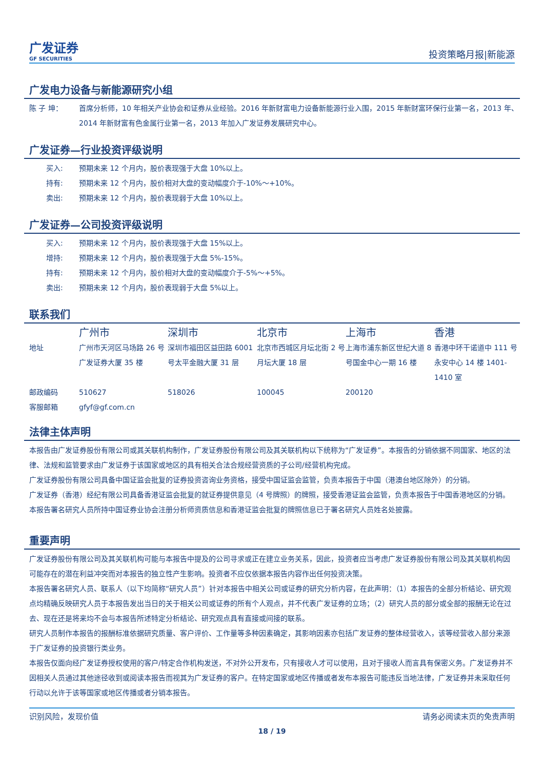广发证券
GF SECURITIES
投资策略月报|新能源
广发电力设备与新能源研究小组
| 陈 子 坤： | 首席分析师，10 年相关产业协会和证券从业经验。2016 年新财富电力设备新能源行业入围，2015 年新财富环保行业第一名，2013 年、2014 年新财富有色金属行业第一名，2013 年加入广发证券发展研究中心。 |
广发证券—行业投资评级说明
| 买入: | 预期未来 12 个月内，股价表现强于大盘 10%以上。 |
| 持有: | 预期未来 12 个月内，股价相对大盘的变动幅度介于-10%～+10%。 |
| 卖出: | 预期未来 12 个月内，股价表现弱于大盘 10%以上。 |
广发证券—公司投资评级说明
| 买入: | 预期未来 12 个月内，股价表现强于大盘 15%以上。 |
| 增持: | 预期未来 12 个月内，股价表现强于大盘 5%-15%。 |
| 持有: | 预期未来 12 个月内，股价相对大盘的变动幅度介于-5%～+5%。 |
| 卖出: | 预期未来 12 个月内，股价表现弱于大盘 5%以上。 |
联系我们
| | 广州市 | 深圳市 | 北京市 | 上海市 | 香港 |
| 地址 | 广州市天河区马场路 26 号广发证券大厦 35 楼 | 深圳市福田区益田路 6001 号太平金融大厦 31 层 | 北京市西城区月坛北街 2 号月坛大厦 18 层 | 上海市浦东新区世纪大道 8 号国金中心一期 16 楼 | 香港中环干诺道中 111 号永安中心 14 楼 1401-1410 室 |
| 邮政编码 | 510627 | 518026 | 100045 | 200120 | |
| 客服邮箱 | gfyf@gf.com.cn | | | | |
法律主体声明
本报告由广发证券股份有限公司或其关联机构制作，广发证券股份有限公司及其关联机构以下统称为“广发证券”。本报告的分销依据不同国家、地区的法律、法规和监管要求由广发证券于该国家或地区的具有相关合法合规经营资质的子公司/经营机构完成。
广发证券股份有限公司具备中国证监会批复的证券投资咨询业务资格，接受中国证监会监管，负责本报告于中国（港澳台地区除外）的分销。
广发证券（香港）经纪有限公司具备香港证监会批复的就证券提供意见（4 号牌照）的牌照，接受香港证监会监管，负责本报告于中国香港地区的分销。
本报告署名研究人员所持中国证券业协会注册分析师资质信息和香港证监会批复的牌照信息已于署名研究人员姓名处披露。
重要声明
广发证券股份有限公司及其关联机构可能与本报告中提及的公司寻求或正在建立业务关系，因此，投资者应当考虑广发证券股份有限公司及其关联机构因可能存在的潜在利益冲突而对本报告的独立性产生影响。投资者不应仅依据本报告内容作出任何投资决策。
本报告署名研究人员、联系人（以下均简称“研究人员”）针对本报告中相关公司或证券的研究分析内容，在此声明：（1）本报告的全部分析结论、研究观点均精确反映研究人员于本报告发出当日的关于相关公司或证券的所有个人观点，并不代表广发证券的立场；（2）研究人员的部分或全部的报酬无论在过去、现在还是将来均不会与本报告所述特定分析结论、研究观点具有直接或间接的联系。
研究人员制作本报告的报酬标准依据研究质量、客户评价、工作量等多种因素确定，其影响因素亦包括广发证券的整体经营收入，该等经营收入部分来源于广发证券的投资银行类业务。
本报告仅面向经广发证券授权使用的客户/特定合作机构发送，不对外公开发布，只有接收人才可以使用，且对于接收人而言具有保密义务。广发证券并不因相关人员通过其他途径收到或阅读本报告而视其为广发证券的客户。在特定国家或地区传播或者发布本报告可能违反当地法律，广发证券并未采取任何行动以允许于该等国家或地区传播或者分销本报告。
识别风险，发现价值 请务必阅读末页的免责声明
18 / 19